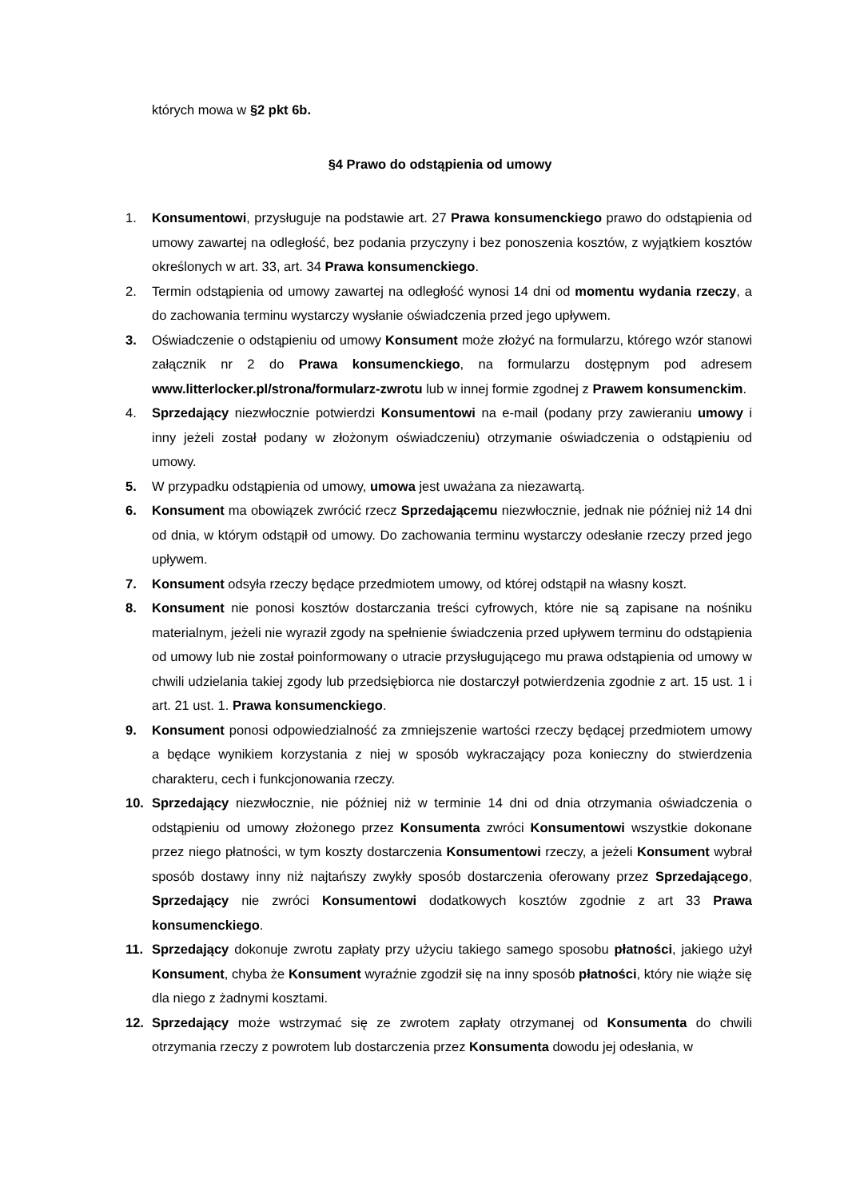których mowa w §2 pkt 6b.
§4 Prawo do odstąpienia od umowy
1. Konsumentowi, przysługuje na podstawie art. 27 Prawa konsumenckiego prawo do odstąpienia od umowy zawartej na odległość, bez podania przyczyny i bez ponoszenia kosztów, z wyjątkiem kosztów określonych w art. 33, art. 34 Prawa konsumenckiego.
2. Termin odstąpienia od umowy zawartej na odległość wynosi 14 dni od momentu wydania rzeczy, a do zachowania terminu wystarczy wysłanie oświadczenia przed jego upływem.
3. Oświadczenie o odstąpieniu od umowy Konsument może złożyć na formularzu, którego wzór stanowi załącznik nr 2 do Prawa konsumenckiego, na formularzu dostępnym pod adresem www.litterlocker.pl/strona/formularz-zwrotu lub w innej formie zgodnej z Prawem konsumenckim.
4. Sprzedający niezwłocznie potwierdzi Konsumentowi na e-mail (podany przy zawieraniu umowy i inny jeżeli został podany w złożonym oświadczeniu) otrzymanie oświadczenia o odstąpieniu od umowy.
5. W przypadku odstąpienia od umowy, umowa jest uważana za niezawartą.
6. Konsument ma obowiązek zwrócić rzecz Sprzedającemu niezwłocznie, jednak nie później niż 14 dni od dnia, w którym odstąpił od umowy. Do zachowania terminu wystarczy odesłanie rzeczy przed jego upływem.
7. Konsument odsyła rzeczy będące przedmiotem umowy, od której odstąpił na własny koszt.
8. Konsument nie ponosi kosztów dostarczania treści cyfrowych, które nie są zapisane na nośniku materialnym, jeżeli nie wyraził zgody na spełnienie świadczenia przed upływem terminu do odstąpienia od umowy lub nie został poinformowany o utracie przysługującego mu prawa odstąpienia od umowy w chwili udzielania takiej zgody lub przedsiębiorca nie dostarczył potwierdzenia zgodnie z art. 15 ust. 1 i art. 21 ust. 1. Prawa konsumenckiego.
9. Konsument ponosi odpowiedzialność za zmniejszenie wartości rzeczy będącej przedmiotem umowy a będące wynikiem korzystania z niej w sposób wykraczający poza konieczny do stwierdzenia charakteru, cech i funkcjonowania rzeczy.
10. Sprzedający niezwłocznie, nie później niż w terminie 14 dni od dnia otrzymania oświadczenia o odstąpieniu od umowy złożonego przez Konsumenta zwróci Konsumentowi wszystkie dokonane przez niego płatności, w tym koszty dostarczenia Konsumentowi rzeczy, a jeżeli Konsument wybrał sposób dostawy inny niż najtańszy zwykły sposób dostarczenia oferowany przez Sprzedającego, Sprzedający nie zwróci Konsumentowi dodatkowych kosztów zgodnie z art 33 Prawa konsumenckiego.
11. Sprzedający dokonuje zwrotu zapłaty przy użyciu takiego samego sposobu płatności, jakiego użył Konsument, chyba że Konsument wyraźnie zgodził się na inny sposób płatności, który nie wiąże się dla niego z żadnymi kosztami.
12. Sprzedający może wstrzymać się ze zwrotem zapłaty otrzymanej od Konsumenta do chwili otrzymania rzeczy z powrotem lub dostarczenia przez Konsumenta dowodu jej odesłania, w